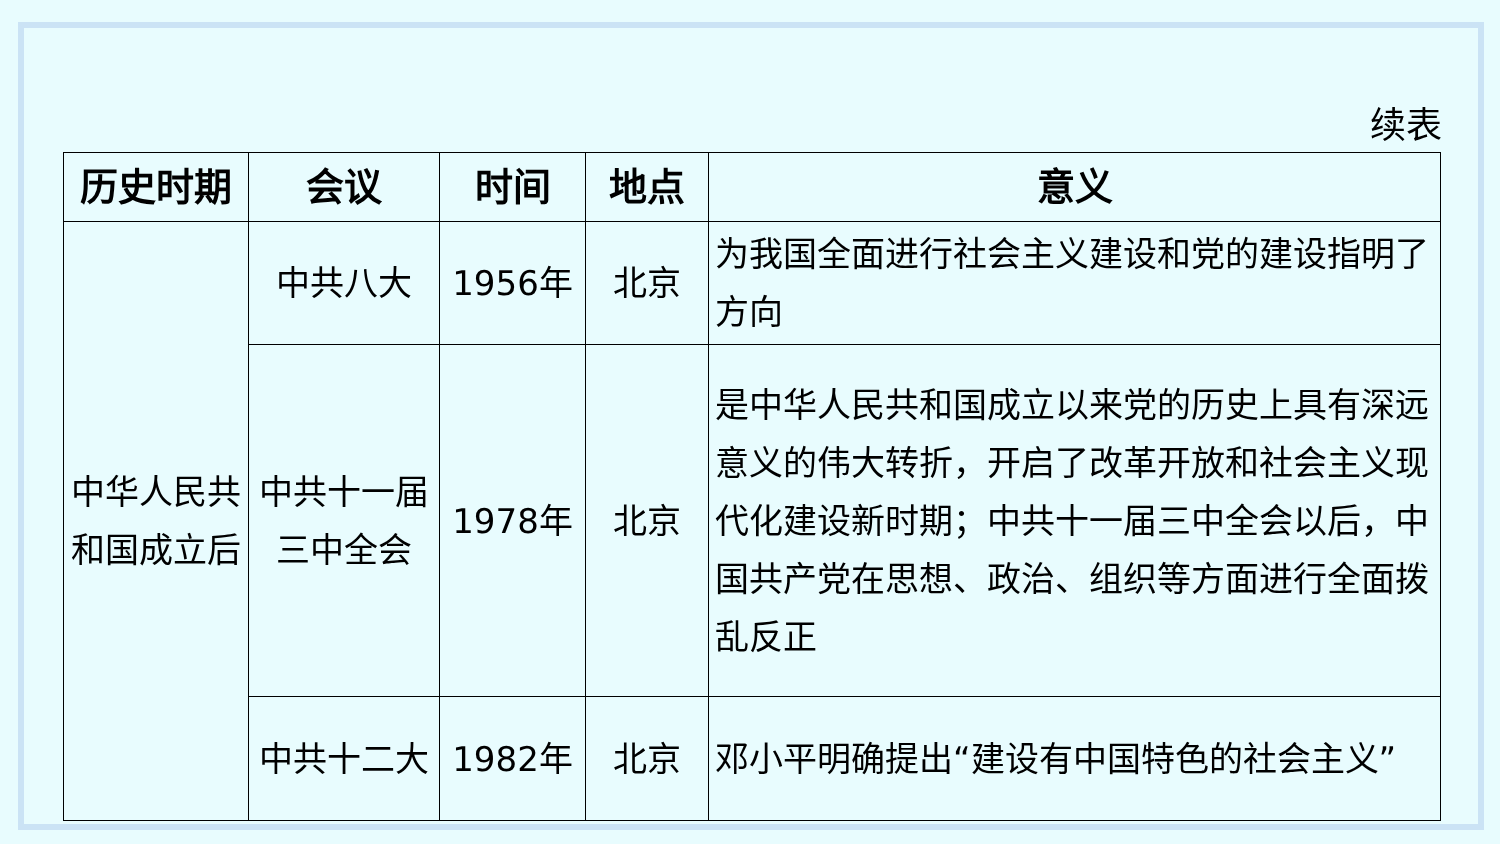续表
| 历史时期 | 会议 | 时间 | 地点 | 意义 |
| --- | --- | --- | --- | --- |
| 中华人民共和国成立后 | 中共八大 | 1956年 | 北京 | 为我国全面进行社会主义建设和党的建设指明了方向 |
| | 中共十一届 三中全会 | 1978年 | 北京 | 是中华人民共和国成立以来党的历史上具有深远意义的伟大转折，开启了改革开放和社会主义现代化建设新时期；中共十一届三中全会以后，中国共产党在思想、政治、组织等方面进行全面拨乱反正 |
| | 中共十二大 | 1982年 | 北京 | 邓小平明确提出“建设有中国特色的社会主义” |